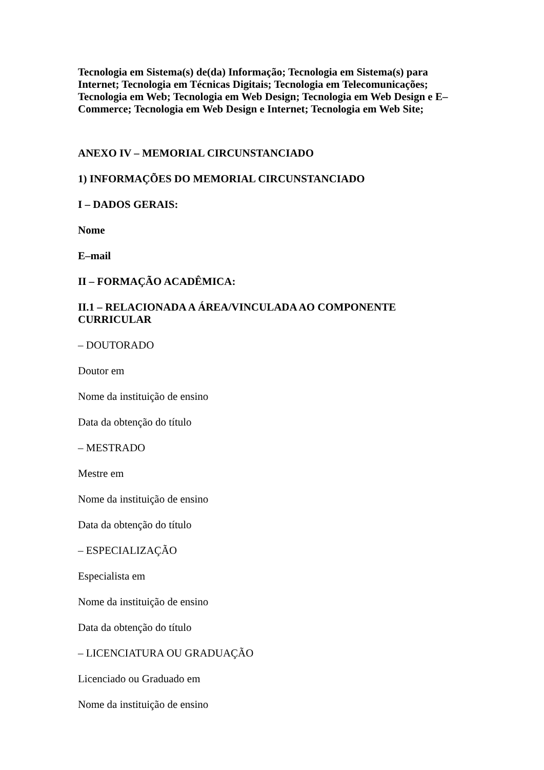Tecnologia em Sistema(s) de(da) Informação; Tecnologia em Sistema(s) para Internet; Tecnologia em Técnicas Digitais; Tecnologia em Telecomunicações; Tecnologia em Web; Tecnologia em Web Design; Tecnologia em Web Design e E–Commerce; Tecnologia em Web Design e Internet; Tecnologia em Web Site;
ANEXO IV – MEMORIAL CIRCUNSTANCIADO
1) INFORMAÇÕES DO MEMORIAL CIRCUNSTANCIADO
I – DADOS GERAIS:
Nome
E–mail
II – FORMAÇÃO ACADÊMICA:
II.1 – RELACIONADA A ÁREA/VINCULADA AO COMPONENTE CURRICULAR
– DOUTORADO
Doutor em
Nome da instituição de ensino
Data da obtenção do título
– MESTRADO
Mestre em
Nome da instituição de ensino
Data da obtenção do título
– ESPECIALIZAÇÃO
Especialista em
Nome da instituição de ensino
Data da obtenção do título
– LICENCIATURA OU GRADUAÇÃO
Licenciado ou Graduado em
Nome da instituição de ensino